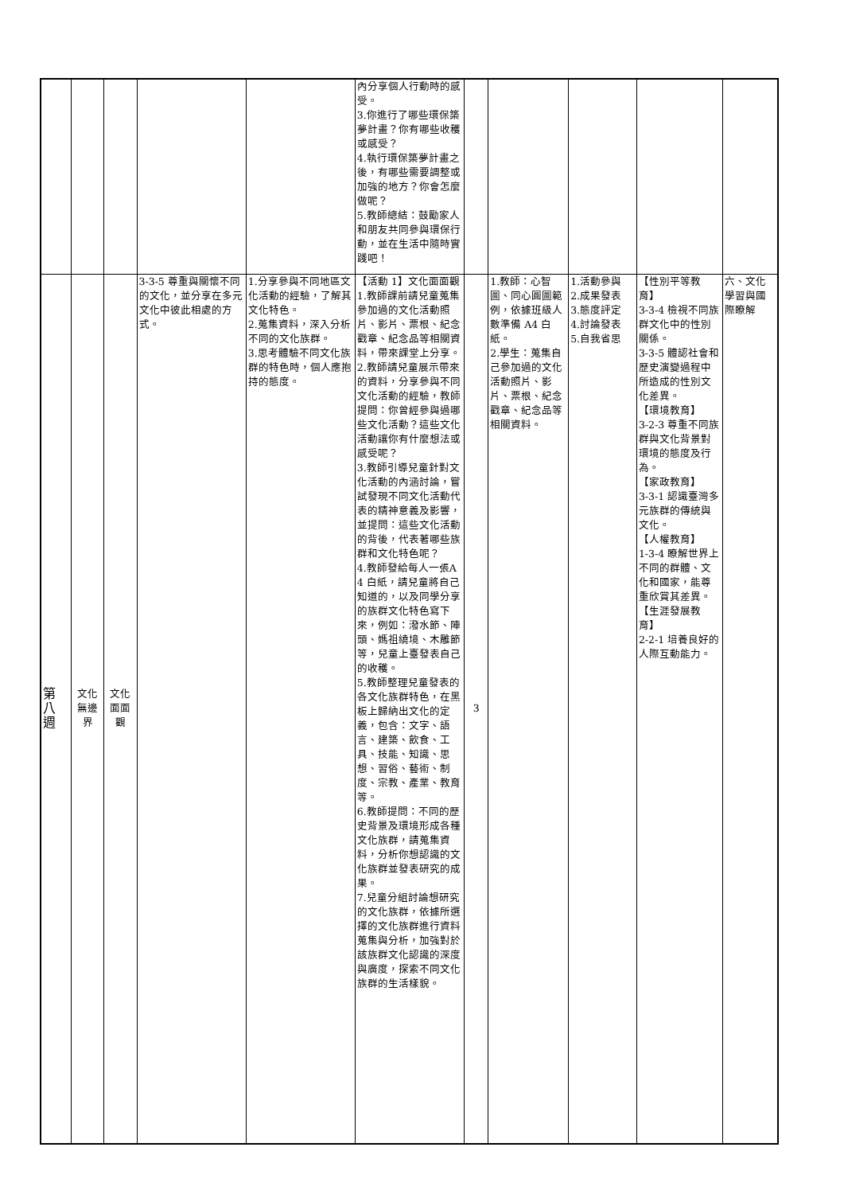| | | | | | 內分享個人行動時的感受。 3.你進行了哪些環保築夢計畫？你有哪些收穫或感受？ 4.執行環保築夢計畫之後，有哪些需要調整或加強的地方？你會怎麼做呢？ 5.教師總結：鼓勵家人和朋友共同參與環保行動，並在生活中隨時實踐吧！ | | | | | |
| 第 八 週 | 文化 無邊 界 | 文化 面面 觀 | 3-3-5 尊重與關懷不同的文化，並分享在多元文化中彼此相處的方式。 | 1.分享參與不同地區文化活動的經驗，了解其文化特色。 2.蒐集資料，深入分析不同的文化族群。 3.思考體驗不同文化族群的特色時，個人應抱持的態度。 | 【活動 1】文化面面觀 1.教師課前請兒童蒐集參加過的文化活動照片、影片、票根、紀念戳章、紀念品等相關資料，帶來課堂上分享。 2.教師請兒童展示帶來的資料，分享參與不同文化活動的經驗，教師提問：你曾經參與過哪些文化活動？這些文化活動讓你有什麼想法或感受呢？ 3.教師引導兒童針對文化活動的內涵討論，嘗試發現不同文化活動代表的精神意義及影響，並提問：這些文化活動的背後，代表著哪些族群和文化特色呢？ 4.教師發給每人一張A4 白紙，請兒童將自己知道的，以及同學分享的族群文化特色寫下來，例如：潑水節、陣頭、媽祖繞境、木雕節等，兒童上臺發表自己的收穫。 5.教師整理兒童發表的各文化族群特色，在黑板上歸納出文化的定義，包含：文字、語言、建築、飲食、工具、技能、知識、思想、習俗、藝術、制度、宗教、產業、教育等。 6.教師提問：不同的歷史背景及環境形成各種文化族群，請蒐集資料，分析你想認識的文化族群並發表研究的成果。 7.兒童分組討論想研究的文化族群，依據所選擇的文化族群進行資料蒐集與分析，加強對於該族群文化認識的深度與廣度，探索不同文化族群的生活樣貌。 | 3 | 1.教師：心智圖、同心圓圖範例，依據班級人數準備 A4 白紙。 2.學生：蒐集自己參加過的文化活動照片、影片、票根、紀念戳章、紀念品等相關資料。 | 1.活動參與 2.成果發表 3.態度評定 4.討論發表 5.自我省思 | 【性別平等教育】 3-3-4 檢視不同族群文化中的性別關係。 3-3-5 體認社會和歷史演變過程中所造成的性別文化差異。 【環境教育】 3-2-3 尊重不同族群與文化背景對環境的態度及行為。 【家政教育】 3-3-1 認識臺灣多元族群的傳統與文化。 【人權教育】 1-3-4 瞭解世界上不同的群體、文化和國家，能尊重欣賞其差異。 【生涯發展教育】 2-2-1 培養良好的人際互動能力。 | 六、文化學習與國際瞭解 |